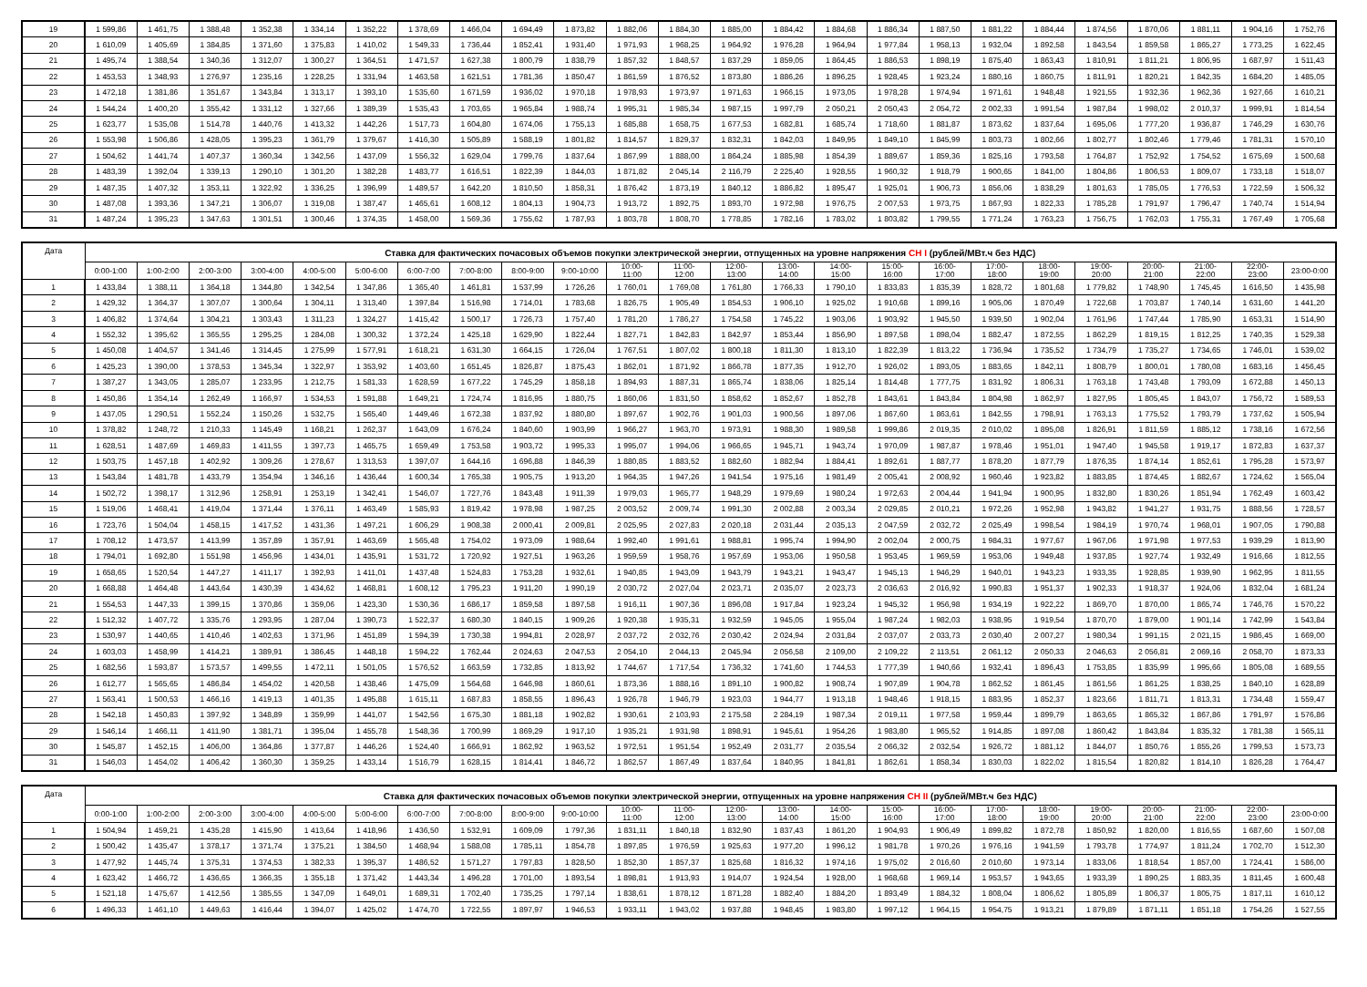| 19 | 1 599,86 | 1 461,75 | 1 388,48 | 1 352,38 | 1 334,14 | 1 352,22 | 1 378,69 | 1 466,04 | 1 694,49 | 1 873,82 | 1 882,06 | 1 884,30 | 1 885,00 | 1 884,42 | 1 884,68 | 1 886,34 | 1 887,50 | 1 881,22 | 1 884,44 | 1 874,56 | 1 870,06 | 1 881,11 | 1 904,16 | 1 752,76 |
| 20 | 1 610,09 | 1 405,69 | 1 384,85 | 1 371,60 | 1 375,83 | 1 410,02 | 1 549,33 | 1 736,44 | 1 852,41 | 1 931,40 | 1 971,93 | 1 968,25 | 1 964,92 | 1 976,28 | 1 964,94 | 1 977,84 | 1 958,13 | 1 932,04 | 1 892,58 | 1 843,54 | 1 859,58 | 1 865,27 | 1 773,25 | 1 622,45 |
| 21 | 1 495,74 | 1 388,54 | 1 340,36 | 1 312,07 | 1 300,27 | 1 364,51 | 1 471,57 | 1 627,38 | 1 800,79 | 1 838,79 | 1 857,32 | 1 848,57 | 1 837,29 | 1 859,05 | 1 864,45 | 1 886,53 | 1 898,19 | 1 875,40 | 1 863,43 | 1 810,91 | 1 811,21 | 1 806,95 | 1 687,97 | 1 511,43 |
| 22 | 1 453,53 | 1 348,93 | 1 276,97 | 1 235,16 | 1 228,25 | 1 331,94 | 1 463,58 | 1 621,51 | 1 781,36 | 1 850,47 | 1 861,59 | 1 876,52 | 1 873,80 | 1 886,26 | 1 896,25 | 1 928,45 | 1 923,24 | 1 880,16 | 1 860,75 | 1 811,91 | 1 820,21 | 1 842,35 | 1 684,20 | 1 485,05 |
| 23 | 1 472,18 | 1 381,86 | 1 351,67 | 1 343,84 | 1 313,17 | 1 393,10 | 1 535,60 | 1 671,59 | 1 936,02 | 1 970,18 | 1 978,93 | 1 973,97 | 1 971,63 | 1 966,15 | 1 973,05 | 1 978,28 | 1 974,94 | 1 971,61 | 1 948,48 | 1 921,55 | 1 932,36 | 1 962,36 | 1 927,66 | 1 610,21 |
| 24 | 1 544,24 | 1 400,20 | 1 355,42 | 1 331,12 | 1 327,66 | 1 389,39 | 1 535,43 | 1 703,65 | 1 965,84 | 1 988,74 | 1 995,31 | 1 985,34 | 1 987,15 | 1 997,79 | 2 050,21 | 2 050,43 | 2 054,72 | 2 002,33 | 1 991,54 | 1 987,84 | 1 998,02 | 2 010,37 | 1 999,91 | 1 814,54 |
| 25 | 1 623,77 | 1 535,08 | 1 514,78 | 1 440,76 | 1 413,32 | 1 442,26 | 1 517,73 | 1 604,80 | 1 674,06 | 1 755,13 | 1 685,88 | 1 658,75 | 1 677,53 | 1 682,81 | 1 685,74 | 1 718,60 | 1 881,87 | 1 873,62 | 1 837,64 | 1 695,06 | 1 777,20 | 1 936,87 | 1 746,29 | 1 630,76 |
| 26 | 1 553,98 | 1 506,86 | 1 428,05 | 1 395,23 | 1 361,79 | 1 379,67 | 1 416,30 | 1 505,89 | 1 588,19 | 1 801,82 | 1 814,57 | 1 829,37 | 1 832,31 | 1 842,03 | 1 849,95 | 1 849,10 | 1 845,99 | 1 803,73 | 1 802,66 | 1 802,77 | 1 802,46 | 1 779,46 | 1 781,31 | 1 570,10 |
| 27 | 1 504,62 | 1 441,74 | 1 407,37 | 1 360,34 | 1 342,56 | 1 437,09 | 1 556,32 | 1 629,04 | 1 799,76 | 1 837,64 | 1 867,99 | 1 888,00 | 1 864,24 | 1 885,98 | 1 854,39 | 1 889,67 | 1 859,36 | 1 825,16 | 1 793,58 | 1 764,87 | 1 752,92 | 1 754,52 | 1 675,69 | 1 500,68 |
| 28 | 1 483,39 | 1 392,04 | 1 339,13 | 1 290,10 | 1 301,20 | 1 382,28 | 1 483,77 | 1 616,51 | 1 822,39 | 1 844,03 | 1 871,82 | 2 045,14 | 2 116,79 | 2 225,40 | 1 928,55 | 1 960,32 | 1 918,79 | 1 900,65 | 1 841,00 | 1 804,86 | 1 806,53 | 1 809,07 | 1 733,18 | 1 518,07 |
| 29 | 1 487,35 | 1 407,32 | 1 353,11 | 1 322,92 | 1 336,25 | 1 396,99 | 1 489,57 | 1 642,20 | 1 810,50 | 1 858,31 | 1 876,42 | 1 873,19 | 1 840,12 | 1 886,82 | 1 895,47 | 1 925,01 | 1 906,73 | 1 856,06 | 1 838,29 | 1 801,63 | 1 785,05 | 1 776,53 | 1 722,59 | 1 506,32 |
| 30 | 1 487,08 | 1 393,36 | 1 347,21 | 1 306,07 | 1 319,08 | 1 387,47 | 1 465,61 | 1 608,12 | 1 804,13 | 1 904,73 | 1 913,72 | 1 892,75 | 1 893,70 | 1 972,98 | 1 976,75 | 2 007,53 | 1 973,75 | 1 867,93 | 1 822,33 | 1 785,28 | 1 791,97 | 1 796,47 | 1 740,74 | 1 514,94 |
| 31 | 1 487,24 | 1 395,23 | 1 347,63 | 1 301,51 | 1 300,46 | 1 374,35 | 1 458,00 | 1 569,36 | 1 755,62 | 1 787,93 | 1 803,78 | 1 808,70 | 1 778,85 | 1 782,16 | 1 783,02 | 1 803,82 | 1 799,55 | 1 771,24 | 1 763,23 | 1 756,75 | 1 762,03 | 1 755,31 | 1 767,49 | 1 705,68 |
| Дата | Ставка для фактических почасовых объемов покупки электрической энергии, отпущенных на уровне напряжения СН I (рублей/МВт.ч без НДС) | | | | | | | | | | | | | | | | | | | | | | | |
| --- | --- | --- | --- | --- | --- | --- | --- | --- | --- | --- | --- | --- | --- | --- | --- | --- | --- | --- | --- | --- | --- | --- | --- | --- |
| | 0:00-1:00 | 1:00-2:00 | 2:00-3:00 | 3:00-4:00 | 4:00-5:00 | 5:00-6:00 | 6:00-7:00 | 7:00-8:00 | 8:00-9:00 | 9:00-10:00 | 10:00- 11:00 | 11:00- 12:00 | 12:00- 13:00 | 13:00- 14:00 | 14:00- 15:00 | 15:00- 16:00 | 16:00- 17:00 | 17:00- 18:00 | 18:00- 19:00 | 19:00- 20:00 | 20:00- 21:00 | 21:00- 22:00 | 22:00- 23:00 | 23:00-0:00 |
| 1 | 1 433,84 | 1 388,11 | 1 364,18 | 1 344,80 | 1 342,54 | 1 347,86 | 1 365,40 | 1 461,81 | 1 537,99 | 1 726,26 | 1 760,01 | 1 769,08 | 1 761,80 | 1 766,33 | 1 790,10 | 1 833,83 | 1 835,39 | 1 828,72 | 1 801,68 | 1 779,82 | 1 748,90 | 1 745,45 | 1 616,50 | 1 435,98 |
| 2 | 1 429,32 | 1 364,37 | 1 307,07 | 1 300,64 | 1 304,11 | 1 313,40 | 1 397,84 | 1 516,98 | 1 714,01 | 1 783,68 | 1 826,75 | 1 905,49 | 1 854,53 | 1 906,10 | 1 925,02 | 1 910,68 | 1 899,16 | 1 905,06 | 1 870,49 | 1 722,68 | 1 703,87 | 1 740,14 | 1 631,60 | 1 441,20 |
| 3 | 1 406,82 | 1 374,64 | 1 304,21 | 1 303,43 | 1 311,23 | 1 324,27 | 1 415,42 | 1 500,17 | 1 726,73 | 1 757,40 | 1 781,20 | 1 786,27 | 1 754,58 | 1 745,22 | 1 903,06 | 1 903,92 | 1 945,50 | 1 939,50 | 1 902,04 | 1 761,96 | 1 747,44 | 1 785,90 | 1 653,31 | 1 514,90 |
| 4 | 1 552,32 | 1 395,62 | 1 365,55 | 1 295,25 | 1 284,08 | 1 300,32 | 1 372,24 | 1 425,18 | 1 629,90 | 1 822,44 | 1 827,71 | 1 842,83 | 1 842,97 | 1 853,44 | 1 856,90 | 1 897,58 | 1 898,04 | 1 882,47 | 1 872,55 | 1 862,29 | 1 819,15 | 1 812,25 | 1 740,35 | 1 529,38 |
| 5 | 1 450,08 | 1 404,57 | 1 341,46 | 1 314,45 | 1 275,99 | 1 577,91 | 1 618,21 | 1 631,30 | 1 664,15 | 1 726,04 | 1 767,51 | 1 807,02 | 1 800,18 | 1 811,30 | 1 813,10 | 1 822,39 | 1 813,22 | 1 736,94 | 1 735,52 | 1 734,79 | 1 735,27 | 1 734,65 | 1 746,01 | 1 539,02 |
| 6 | 1 425,23 | 1 390,00 | 1 378,53 | 1 345,34 | 1 322,97 | 1 353,92 | 1 403,60 | 1 651,45 | 1 826,87 | 1 875,43 | 1 862,01 | 1 871,92 | 1 866,78 | 1 877,35 | 1 912,70 | 1 926,02 | 1 893,05 | 1 883,65 | 1 842,11 | 1 808,79 | 1 800,01 | 1 780,08 | 1 683,16 | 1 456,45 |
| 7 | 1 387,27 | 1 343,05 | 1 285,07 | 1 233,95 | 1 212,75 | 1 581,33 | 1 628,59 | 1 677,22 | 1 745,29 | 1 858,18 | 1 894,93 | 1 887,31 | 1 865,74 | 1 838,06 | 1 825,14 | 1 814,48 | 1 777,75 | 1 831,92 | 1 806,31 | 1 763,18 | 1 743,48 | 1 793,09 | 1 672,88 | 1 450,13 |
| 8 | 1 450,86 | 1 354,14 | 1 262,49 | 1 166,97 | 1 534,53 | 1 591,88 | 1 649,21 | 1 724,74 | 1 816,95 | 1 880,75 | 1 860,06 | 1 831,50 | 1 858,62 | 1 852,67 | 1 852,78 | 1 843,61 | 1 843,84 | 1 804,98 | 1 862,97 | 1 827,95 | 1 805,45 | 1 843,07 | 1 756,72 | 1 589,53 |
| 9 | 1 437,05 | 1 290,51 | 1 552,24 | 1 150,26 | 1 532,75 | 1 565,40 | 1 449,46 | 1 672,38 | 1 837,92 | 1 880,80 | 1 897,67 | 1 902,76 | 1 901,03 | 1 900,56 | 1 897,06 | 1 867,60 | 1 863,61 | 1 842,55 | 1 798,91 | 1 763,13 | 1 775,52 | 1 793,79 | 1 737,62 | 1 505,94 |
| 10 | 1 378,82 | 1 248,72 | 1 210,33 | 1 145,49 | 1 168,21 | 1 262,37 | 1 643,09 | 1 676,24 | 1 840,60 | 1 903,99 | 1 966,27 | 1 963,70 | 1 973,91 | 1 988,30 | 1 989,58 | 1 999,86 | 2 019,35 | 2 010,02 | 1 895,08 | 1 826,91 | 1 811,59 | 1 885,12 | 1 738,16 | 1 672,56 |
| 11 | 1 628,51 | 1 487,69 | 1 469,83 | 1 411,55 | 1 397,73 | 1 465,75 | 1 659,49 | 1 753,58 | 1 903,72 | 1 995,33 | 1 995,07 | 1 994,06 | 1 966,65 | 1 945,71 | 1 943,74 | 1 970,09 | 1 987,87 | 1 978,46 | 1 951,01 | 1 947,40 | 1 945,58 | 1 919,17 | 1 872,83 | 1 637,37 |
| 12 | 1 503,75 | 1 457,18 | 1 402,92 | 1 309,26 | 1 278,67 | 1 313,53 | 1 397,07 | 1 644,16 | 1 696,88 | 1 846,39 | 1 880,85 | 1 883,52 | 1 882,60 | 1 882,94 | 1 884,41 | 1 892,61 | 1 887,77 | 1 878,20 | 1 877,79 | 1 876,35 | 1 874,14 | 1 852,61 | 1 795,28 | 1 573,97 |
| 13 | 1 543,84 | 1 481,78 | 1 433,79 | 1 354,94 | 1 346,16 | 1 436,44 | 1 600,34 | 1 765,38 | 1 905,75 | 1 913,20 | 1 964,35 | 1 947,26 | 1 941,54 | 1 975,16 | 1 981,49 | 2 005,41 | 2 008,92 | 1 960,46 | 1 923,82 | 1 883,85 | 1 874,45 | 1 882,67 | 1 724,62 | 1 565,04 |
| 14 | 1 502,72 | 1 398,17 | 1 312,96 | 1 258,91 | 1 253,19 | 1 342,41 | 1 546,07 | 1 727,76 | 1 843,48 | 1 911,39 | 1 979,03 | 1 965,77 | 1 948,29 | 1 979,69 | 1 980,24 | 1 972,63 | 2 004,44 | 1 941,94 | 1 900,95 | 1 832,80 | 1 830,26 | 1 851,94 | 1 762,49 | 1 603,42 |
| 15 | 1 519,06 | 1 468,41 | 1 419,04 | 1 371,44 | 1 376,11 | 1 463,49 | 1 585,93 | 1 819,42 | 1 978,98 | 1 987,25 | 2 003,52 | 2 009,74 | 1 991,30 | 2 002,88 | 2 003,34 | 2 029,85 | 2 010,21 | 1 972,26 | 1 952,98 | 1 943,82 | 1 941,27 | 1 931,75 | 1 888,56 | 1 728,57 |
| 16 | 1 723,76 | 1 504,04 | 1 458,15 | 1 417,52 | 1 431,36 | 1 497,21 | 1 606,29 | 1 908,38 | 2 000,41 | 2 009,81 | 2 025,95 | 2 027,83 | 2 020,18 | 2 031,44 | 2 035,13 | 2 047,59 | 2 032,72 | 2 025,49 | 1 998,54 | 1 984,19 | 1 970,74 | 1 968,01 | 1 907,05 | 1 790,88 |
| 17 | 1 708,12 | 1 473,57 | 1 413,99 | 1 357,89 | 1 357,91 | 1 463,69 | 1 565,48 | 1 754,02 | 1 973,09 | 1 988,64 | 1 992,40 | 1 991,61 | 1 988,81 | 1 995,74 | 1 994,90 | 2 002,04 | 2 000,75 | 1 984,31 | 1 977,67 | 1 967,06 | 1 971,98 | 1 977,53 | 1 939,29 | 1 813,90 |
| 18 | 1 794,01 | 1 692,80 | 1 551,98 | 1 456,96 | 1 434,01 | 1 435,91 | 1 531,72 | 1 720,92 | 1 927,51 | 1 963,26 | 1 959,59 | 1 958,76 | 1 957,69 | 1 953,06 | 1 950,58 | 1 953,45 | 1 969,59 | 1 953,06 | 1 949,48 | 1 937,85 | 1 927,74 | 1 932,49 | 1 916,66 | 1 812,55 |
| 19 | 1 658,65 | 1 520,54 | 1 447,27 | 1 411,17 | 1 392,93 | 1 411,01 | 1 437,48 | 1 524,83 | 1 753,28 | 1 932,61 | 1 940,85 | 1 943,09 | 1 943,79 | 1 943,21 | 1 943,47 | 1 945,13 | 1 946,29 | 1 940,01 | 1 943,23 | 1 933,35 | 1 928,85 | 1 939,90 | 1 962,95 | 1 811,55 |
| 20 | 1 668,88 | 1 464,48 | 1 443,64 | 1 430,39 | 1 434,62 | 1 468,81 | 1 608,12 | 1 795,23 | 1 911,20 | 1 990,19 | 2 030,72 | 2 027,04 | 2 023,71 | 2 035,07 | 2 023,73 | 2 036,63 | 2 016,92 | 1 990,83 | 1 951,37 | 1 902,33 | 1 918,37 | 1 924,06 | 1 832,04 | 1 681,24 |
| 21 | 1 554,53 | 1 447,33 | 1 399,15 | 1 370,86 | 1 359,06 | 1 423,30 | 1 530,36 | 1 686,17 | 1 859,58 | 1 897,58 | 1 916,11 | 1 907,36 | 1 896,08 | 1 917,84 | 1 923,24 | 1 945,32 | 1 956,98 | 1 934,19 | 1 922,22 | 1 869,70 | 1 870,00 | 1 865,74 | 1 746,76 | 1 570,22 |
| 22 | 1 512,32 | 1 407,72 | 1 335,76 | 1 293,95 | 1 287,04 | 1 390,73 | 1 522,37 | 1 680,30 | 1 840,15 | 1 909,26 | 1 920,38 | 1 935,31 | 1 932,59 | 1 945,05 | 1 955,04 | 1 987,24 | 1 982,03 | 1 938,95 | 1 919,54 | 1 870,70 | 1 879,00 | 1 901,14 | 1 742,99 | 1 543,84 |
| 23 | 1 530,97 | 1 440,65 | 1 410,46 | 1 402,63 | 1 371,96 | 1 451,89 | 1 594,39 | 1 730,38 | 1 994,81 | 2 028,97 | 2 037,72 | 2 032,76 | 2 030,42 | 2 024,94 | 2 031,84 | 2 037,07 | 2 033,73 | 2 030,40 | 2 007,27 | 1 980,34 | 1 991,15 | 2 021,15 | 1 986,45 | 1 669,00 |
| 24 | 1 603,03 | 1 458,99 | 1 414,21 | 1 389,91 | 1 386,45 | 1 448,18 | 1 594,22 | 1 762,44 | 2 024,63 | 2 047,53 | 2 054,10 | 2 044,13 | 2 045,94 | 2 056,58 | 2 109,00 | 2 109,22 | 2 113,51 | 2 061,12 | 2 050,33 | 2 046,63 | 2 056,81 | 2 069,16 | 2 058,70 | 1 873,33 |
| 25 | 1 682,56 | 1 593,87 | 1 573,57 | 1 499,55 | 1 472,11 | 1 501,05 | 1 576,52 | 1 663,59 | 1 732,85 | 1 813,92 | 1 744,67 | 1 717,54 | 1 736,32 | 1 741,60 | 1 744,53 | 1 777,39 | 1 940,66 | 1 932,41 | 1 896,43 | 1 753,85 | 1 835,99 | 1 995,66 | 1 805,08 | 1 689,55 |
| 26 | 1 612,77 | 1 565,65 | 1 486,84 | 1 454,02 | 1 420,58 | 1 438,46 | 1 475,09 | 1 564,68 | 1 646,98 | 1 860,61 | 1 873,36 | 1 888,16 | 1 891,10 | 1 900,82 | 1 908,74 | 1 907,89 | 1 904,78 | 1 862,52 | 1 861,45 | 1 861,56 | 1 861,25 | 1 838,25 | 1 840,10 | 1 628,89 |
| 27 | 1 563,41 | 1 500,53 | 1 466,16 | 1 419,13 | 1 401,35 | 1 495,88 | 1 615,11 | 1 687,83 | 1 858,55 | 1 896,43 | 1 926,78 | 1 946,79 | 1 923,03 | 1 944,77 | 1 913,18 | 1 948,46 | 1 918,15 | 1 883,95 | 1 852,37 | 1 823,66 | 1 811,71 | 1 813,31 | 1 734,48 | 1 559,47 |
| 28 | 1 542,18 | 1 450,83 | 1 397,92 | 1 348,89 | 1 359,99 | 1 441,07 | 1 542,56 | 1 675,30 | 1 881,18 | 1 902,82 | 1 930,61 | 2 103,93 | 2 175,58 | 2 284,19 | 1 987,34 | 2 019,11 | 1 977,58 | 1 959,44 | 1 899,79 | 1 863,65 | 1 865,32 | 1 867,86 | 1 791,97 | 1 576,86 |
| 29 | 1 546,14 | 1 466,11 | 1 411,90 | 1 381,71 | 1 395,04 | 1 455,78 | 1 548,36 | 1 700,99 | 1 869,29 | 1 917,10 | 1 935,21 | 1 931,98 | 1 898,91 | 1 945,61 | 1 954,26 | 1 983,80 | 1 965,52 | 1 914,85 | 1 897,08 | 1 860,42 | 1 843,84 | 1 835,32 | 1 781,38 | 1 565,11 |
| 30 | 1 545,87 | 1 452,15 | 1 406,00 | 1 364,86 | 1 377,87 | 1 446,26 | 1 524,40 | 1 666,91 | 1 862,92 | 1 963,52 | 1 972,51 | 1 951,54 | 1 952,49 | 2 031,77 | 2 035,54 | 2 066,32 | 2 032,54 | 1 926,72 | 1 881,12 | 1 844,07 | 1 850,76 | 1 855,26 | 1 799,53 | 1 573,73 |
| 31 | 1 546,03 | 1 454,02 | 1 406,42 | 1 360,30 | 1 359,25 | 1 433,14 | 1 516,79 | 1 628,15 | 1 814,41 | 1 846,72 | 1 862,57 | 1 867,49 | 1 837,64 | 1 840,95 | 1 841,81 | 1 862,61 | 1 858,34 | 1 830,03 | 1 822,02 | 1 815,54 | 1 820,82 | 1 814,10 | 1 826,28 | 1 764,47 |
| Дата | Ставка для фактических почасовых объемов покупки электрической энергии, отпущенных на уровне напряжения СН II (рублей/МВт.ч без НДС) | | | | | | | | | | | | | | | | | | | | | | | |
| --- | --- | --- | --- | --- | --- | --- | --- | --- | --- | --- | --- | --- | --- | --- | --- | --- | --- | --- | --- | --- | --- | --- | --- | --- |
| | 0:00-1:00 | 1:00-2:00 | 2:00-3:00 | 3:00-4:00 | 4:00-5:00 | 5:00-6:00 | 6:00-7:00 | 7:00-8:00 | 8:00-9:00 | 9:00-10:00 | 10:00- 11:00 | 11:00- 12:00 | 12:00- 13:00 | 13:00- 14:00 | 14:00- 15:00 | 15:00- 16:00 | 16:00- 17:00 | 17:00- 18:00 | 18:00- 19:00 | 19:00- 20:00 | 20:00- 21:00 | 21:00- 22:00 | 22:00- 23:00 | 23:00-0:00 |
| 1 | 1 504,94 | 1 459,21 | 1 435,28 | 1 415,90 | 1 413,64 | 1 418,96 | 1 436,50 | 1 532,91 | 1 609,09 | 1 797,36 | 1 831,11 | 1 840,18 | 1 832,90 | 1 837,43 | 1 861,20 | 1 904,93 | 1 906,49 | 1 899,82 | 1 872,78 | 1 850,92 | 1 820,00 | 1 816,55 | 1 687,60 | 1 507,08 |
| 2 | 1 500,42 | 1 435,47 | 1 378,17 | 1 371,74 | 1 375,21 | 1 384,50 | 1 468,94 | 1 588,08 | 1 785,11 | 1 854,78 | 1 897,85 | 1 976,59 | 1 925,63 | 1 977,20 | 1 996,12 | 1 981,78 | 1 970,26 | 1 976,16 | 1 941,59 | 1 793,78 | 1 774,97 | 1 811,24 | 1 702,70 | 1 512,30 |
| 3 | 1 477,92 | 1 445,74 | 1 375,31 | 1 374,53 | 1 382,33 | 1 395,37 | 1 486,52 | 1 571,27 | 1 797,83 | 1 828,50 | 1 852,30 | 1 857,37 | 1 825,68 | 1 816,32 | 1 974,16 | 1 975,02 | 2 016,60 | 2 010,60 | 1 973,14 | 1 833,06 | 1 818,54 | 1 857,00 | 1 724,41 | 1 586,00 |
| 4 | 1 623,42 | 1 466,72 | 1 436,65 | 1 366,35 | 1 355,18 | 1 371,42 | 1 443,34 | 1 496,28 | 1 701,00 | 1 893,54 | 1 898,81 | 1 913,93 | 1 914,07 | 1 924,54 | 1 928,00 | 1 968,68 | 1 969,14 | 1 953,57 | 1 943,65 | 1 933,39 | 1 890,25 | 1 883,35 | 1 811,45 | 1 600,48 |
| 5 | 1 521,18 | 1 475,67 | 1 412,56 | 1 385,55 | 1 347,09 | 1 649,01 | 1 689,31 | 1 702,40 | 1 735,25 | 1 797,14 | 1 838,61 | 1 878,12 | 1 871,28 | 1 882,40 | 1 884,20 | 1 893,49 | 1 884,32 | 1 808,04 | 1 806,62 | 1 805,89 | 1 806,37 | 1 805,75 | 1 817,11 | 1 610,12 |
| 6 | 1 496,33 | 1 461,10 | 1 449,63 | 1 416,44 | 1 394,07 | 1 425,02 | 1 474,70 | 1 722,55 | 1 897,97 | 1 946,53 | 1 933,11 | 1 943,02 | 1 937,88 | 1 948,45 | 1 983,80 | 1 997,12 | 1 964,15 | 1 954,75 | 1 913,21 | 1 879,89 | 1 871,11 | 1 851,18 | 1 754,26 | 1 527,55 |